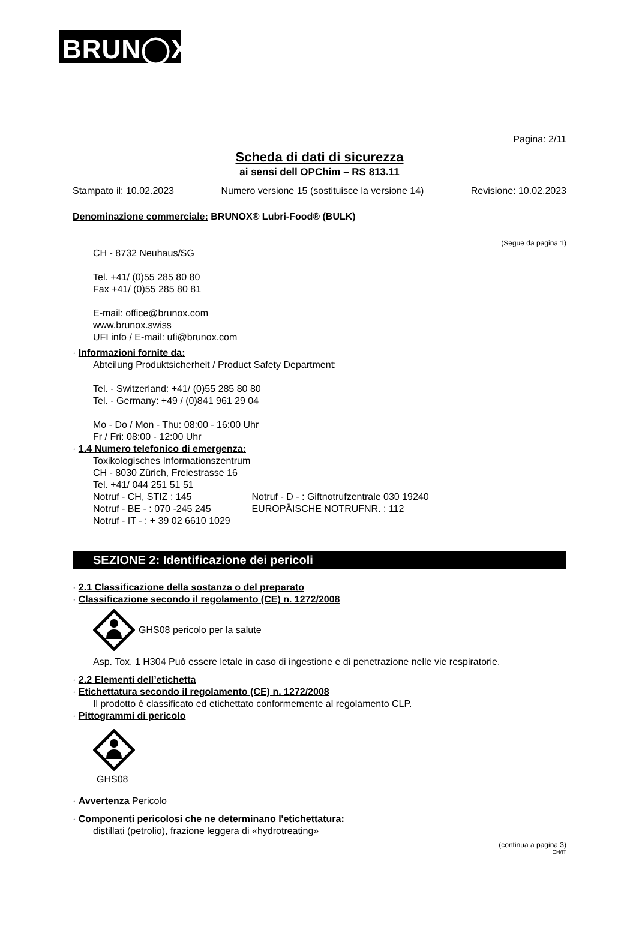BRUN◯X<sup>®</sup>
Pagina: 2/11
Scheda di dati di sicurezza
ai sensi dell OPChim – RS 813.11
Stampato il: 10.02.2023 Numero versione 15 (sostituisce la versione 14) Revisione: 10.02.2023
Denominazione commerciale: BRUNOX® Lubri-Food® (BULK)
(Segue da pagina 1)
CH - 8732 Neuhaus/SG
Tel. +41/ (0)55 285 80 80
Fax +41/ (0)55 285 80 81
E-mail: office@brunox.com
www.brunox.swiss
UFI info / E-mail: ufi@brunox.com
· Informazioni fornite da:
Abteilung Produktsicherheit / Product Safety Department:
Tel. - Switzerland: +41/ (0)55 285 80 80
Tel. - Germany: +49 / (0)841 961 29 04
Mo - Do / Mon - Thu: 08:00 - 16:00 Uhr
Fr / Fri: 08:00 - 12:00 Uhr
· 1.4 Numero telefonico di emergenza:
Toxikologisches Informationszentrum
CH - 8030 Zürich, Freiestrasse 16
Tel. +41/ 044 251 51 51
Notruf - CH, STIZ : 145 Notruf - D - : Giftnotrufzentrale 030 19240
Notruf - BE - : 070 -245 245 EUROPÄISCHE NOTRUFNR. : 112
Notruf - IT - : + 39 02 6610 1029
SEZIONE 2: Identificazione dei pericoli
· 2.1 Classificazione della sostanza o del preparato
· Classificazione secondo il regolamento (CE) n. 1272/2008
GHS08 pericolo per la salute
Asp. Tox. 1 H304 Può essere letale in caso di ingestione e di penetrazione nelle vie respiratorie.
· 2.2 Elementi dell’etichetta
· Etichettatura secondo il regolamento (CE) n. 1272/2008
Il prodotto è classificato ed etichettato conformemente al regolamento CLP.
· Pittogrammi di pericolo
GHS08
· Avvertenza Pericolo
· Componenti pericolosi che ne determinano l'etichettatura:
distillati (petrolio), frazione leggera di «hydrotreating»
(continua a pagina 3)
CH/IT